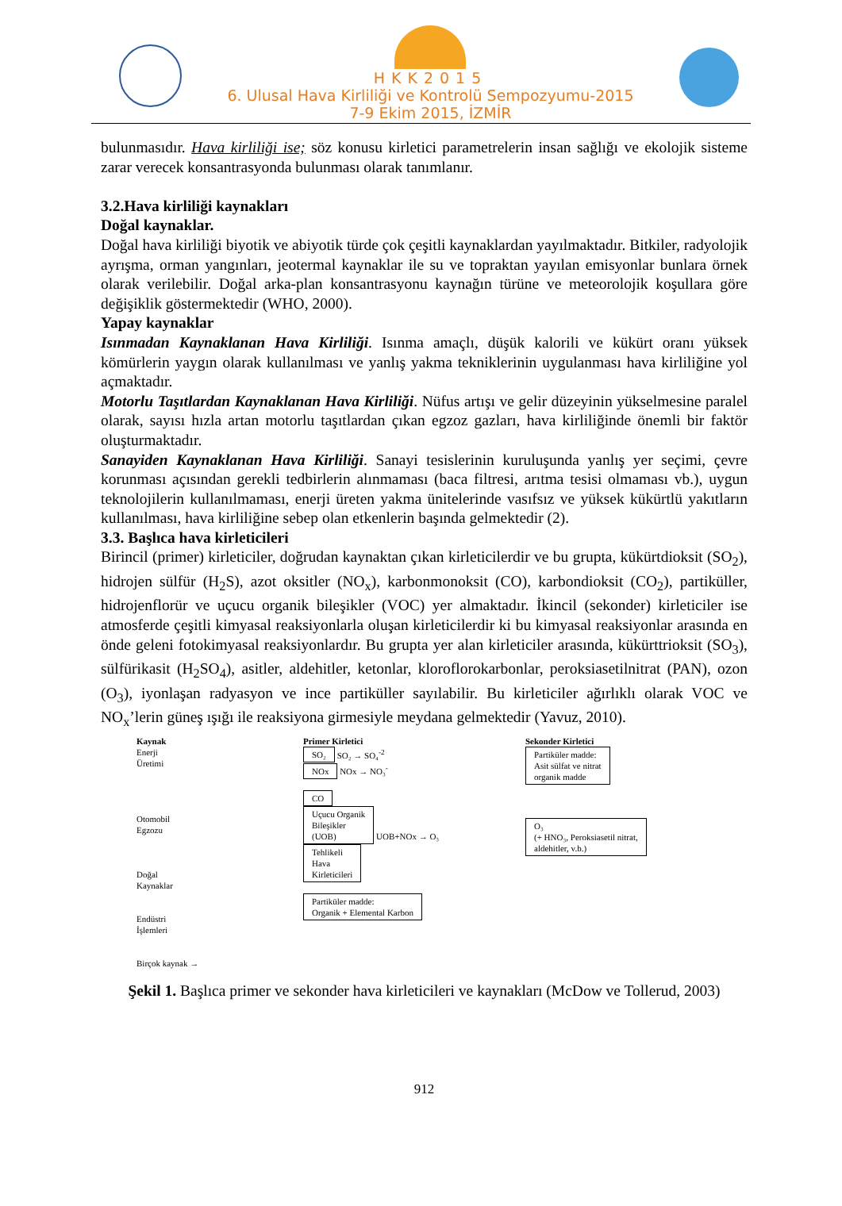HKK2015
6. Ulusal Hava Kirliliği ve Kontrolü Sempozyumu-2015
7-9 Ekim 2015, İZMİR
bulunmasıdır. Hava kirliliği ise; söz konusu kirletici parametrelerin insan sağlığı ve ekolojik sisteme zarar verecek konsantrasyonda bulunması olarak tanımlanır.
3.2.Hava kirliliği kaynakları
Doğal kaynaklar.
Doğal hava kirliliği biyotik ve abiyotik türde çok çeşitli kaynaklardan yayılmaktadır. Bitkiler, radyolojik ayrışma, orman yangınları, jeotermal kaynaklar ile su ve topraktan yayılan emisyonlar bunlara örnek olarak verilebilir. Doğal arka-plan konsantrasyonu kaynağın türüne ve meteorolojik koşullara göre değişiklik göstermektedir (WHO, 2000).
Yapay kaynaklar
Isınmadan Kaynaklanan Hava Kirliliği. Isınma amaçlı, düşük kalorili ve kükürt oranı yüksek kömürlerin yaygın olarak kullanılması ve yanlış yakma tekniklerinin uygulanması hava kirliliğine yol açmaktadır.
Motorlu Taşıtlardan Kaynaklanan Hava Kirliliği. Nüfus artışı ve gelir düzeyinin yükselmesine paralel olarak, sayısı hızla artan motorlu taşıtlardan çıkan egzoz gazları, hava kirliliğinde önemli bir faktör oluşturmaktadır.
Sanayiden Kaynaklanan Hava Kirliliği. Sanayi tesislerinin kuruluşunda yanlış yer seçimi, çevre korunması açısından gerekli tedbirlerin alınmaması (baca filtresi, arıtma tesisi olmaması vb.), uygun teknolojilerin kullanılmaması, enerji üreten yakma ünitelerinde vasıfsız ve yüksek kükürtlü yakıtların kullanılması, hava kirliliğine sebep olan etkenlerin başında gelmektedir (2).
3.3. Başlıca hava kirleticileri
Birincil (primer) kirleticiler, doğrudan kaynaktan çıkan kirleticilerdir ve bu grupta, kükürtdioksit (SO<sub>2</sub>), hidrojen sülfür (H<sub>2</sub>S), azot oksitler (NO<sub>x</sub>), karbonmonoksit (CO), karbondioksit (CO<sub>2</sub>), partiküller, hidrojenflorür ve uçucu organik bileşikler (VOC) yer almaktadır. İkincil (sekonder) kirleticiler ise atmosferde çeşitli kimyasal reaksiyonlarla oluşan kirleticilerdir ki bu kimyasal reaksiyonlar arasında en önde geleni fotokimyasal reaksiyonlardır. Bu grupta yer alan kirleticiler arasında, kükürttrioksit (SO<sub>3</sub>), sülfürikasit (H<sub>2</sub>SO<sub>4</sub>), asitler, aldehitler, ketonlar, kloroflorokarbonlar, peroksiasetilnitrat (PAN), ozon (O<sub>3</sub>), iyonlaşan radyasyon ve ince partiküller sayılabilir. Bu kirleticiler ağırlıklı olarak VOC ve NO<sub>x</sub>’lerin güneş ışığı ile reaksiyona girmesiyle meydana gelmektedir (Yavuz, 2010).
Kaynak
Enerji
Üretimi
Otomobil
Egzozu
Doğal
Kaynaklar
Endüstri
İşlemleri
Birçok kaynak →
Primer Kirletici
SO₂ SO₂ → SO₄<sup>-2</sup>
NOx NOx → NO₃<sup>-</sup>
CO
Uçucu Organik
Bileşikler
(UOB) UOB+NOx → O₃
Tehlikeli
Hava
Kirleticileri
Partiküler madde:
Organik + Elemental Karbon
Sekonder Kirletici
Partiküler madde:
Asit sülfat ve nitrat
organik madde
O₃
(+ HNO₃, Peroksiasetil nitrat,
aldehitler, v.b.)
Şekil 1. Başlıca primer ve sekonder hava kirleticileri ve kaynakları (McDow ve Tollerud, 2003)
912